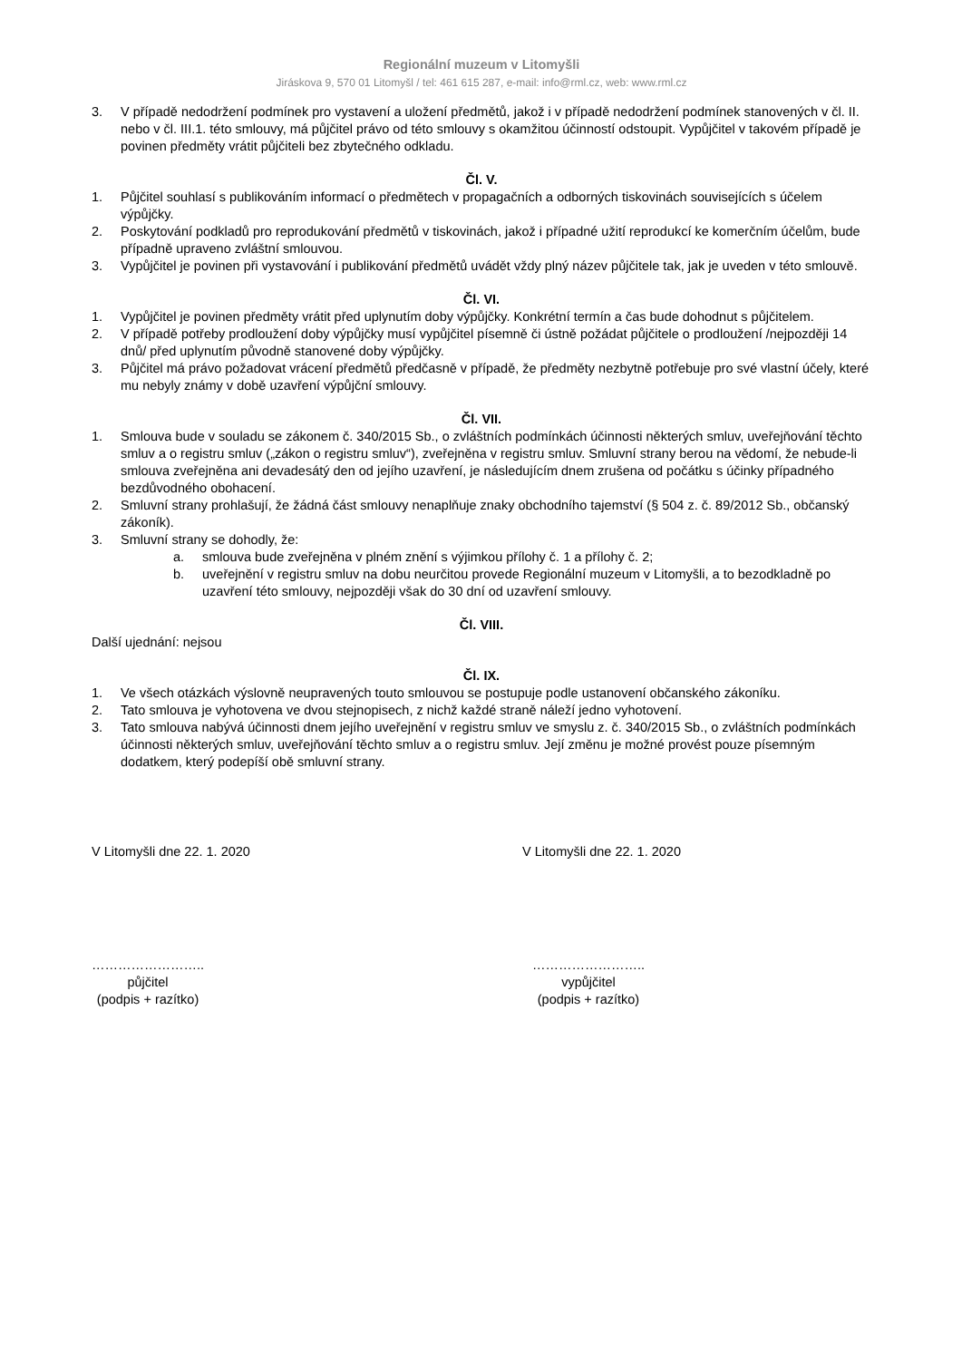Regionální muzeum v Litomyšli
Jiráskova 9, 570 01 Litomyšl / tel: 461 615 287, e-mail: info@rml.cz, web: www.rml.cz
3. V případě nedodržení podmínek pro vystavení a uložení předmětů, jakož i v případě nedodržení podmínek stanovených v čl. II. nebo v čl. III.1. této smlouvy, má půjčitel právo od této smlouvy s okamžitou účinností odstoupit. Vypůjčitel v takovém případě je povinen předměty vrátit půjčiteli bez zbytečného odkladu.
Čl. V.
1. Půjčitel souhlasí s publikováním informací o předmětech v propagačních a odborných tiskovinách souvisejících s účelem výpůjčky.
2. Poskytování podkladů pro reprodukování předmětů v tiskovinách, jakož i případné užití reprodukcí ke komerčním účelům, bude případně upraveno zvláštní smlouvou.
3. Vypůjčitel je povinen při vystavování i publikování předmětů uvádět vždy plný název půjčitele tak, jak je uveden v této smlouvě.
Čl. VI.
1. Vypůjčitel je povinen předměty vrátit před uplynutím doby výpůjčky. Konkrétní termín a čas bude dohodnut s půjčitelem.
2. V případě potřeby prodloužení doby výpůjčky musí vypůjčitel písemně či ústně požádat půjčitele o prodloužení /nejpozději 14 dnů/ před uplynutím původně stanovené doby výpůjčky.
3. Půjčitel má právo požadovat vrácení předmětů předčasně v případě, že předměty nezbytně potřebuje pro své vlastní účely, které mu nebyly známy v době uzavření výpůjční smlouvy.
Čl. VII.
1. Smlouva bude v souladu se zákonem č. 340/2015 Sb., o zvláštních podmínkách účinnosti některých smluv, uveřejňování těchto smluv a o registru smluv („zákon o registru smluv“), zveřejněna v registru smluv. Smluvní strany berou na vědomí, že nebude-li smlouva zveřejněna ani devadesátý den od jejího uzavření, je následujícím dnem zrušena od počátku s účinky případného bezdůvodného obohacení.
2. Smluvní strany prohlašují, že žádná část smlouvy nenaplňuje znaky obchodního tajemství (§ 504 z. č. 89/2012 Sb., občanský zákoník).
3. Smluvní strany se dohodly, že:
a. smlouva bude zveřejněna v plném znění s výjimkou přílohy č. 1 a přílohy č. 2;
b. uveřejnění v registru smluv na dobu neurčitou provede Regionální muzeum v Litomyšli, a to bezodkladně po uzavření této smlouvy, nejpozději však do 30 dní od uzavření smlouvy.
Čl. VIII.
Další ujednání: nejsou
Čl. IX.
1. Ve všech otázkách výslovně neupravených touto smlouvou se postupuje podle ustanovení občanského zákoníku.
2. Tato smlouva je vyhotovena ve dvou stejnopisech, z nichž každé straně náleží jedno vyhotovení.
3. Tato smlouva nabývá účinnosti dnem jejího uveřejnění v registru smluv ve smyslu z. č. 340/2015 Sb., o zvláštních podmínkách účinnosti některých smluv, uveřejňování těchto smluv a o registru smluv. Její změnu je možné provést pouze písemným dodatkem, který podepíší obě smluvní strany.
V Litomyšli dne 22. 1. 2020 V Litomyšli dne 22. 1. 2020
……………………..
půjčitel
(podpis + razítko)
……………………..
vypůjčitel
(podpis + razítko)